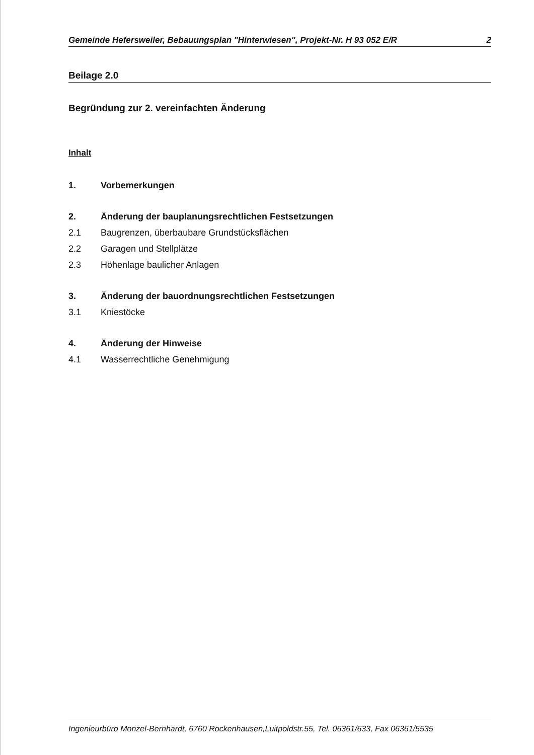Gemeinde Hefersweiler, Bebauungsplan "Hinterwiesen", Projekt-Nr. H 93 052 E/R 2
Beilage 2.0
Begründung zur 2. vereinfachten Änderung
Inhalt
1. Vorbemerkungen
2. Änderung der bauplanungsrechtlichen Festsetzungen
2.1 Baugrenzen, überbaubare Grundstücksflächen
2.2 Garagen und Stellplätze
2.3 Höhenlage baulicher Anlagen
3. Änderung der bauordnungsrechtlichen Festsetzungen
3.1 Kniestöcke
4. Änderung der Hinweise
4.1 Wasserrechtliche Genehmigung
Ingenieurbüro Monzel-Bernhardt, 6760 Rockenhausen,Luitpoldstr.55, Tel. 06361/633, Fax 06361/5535